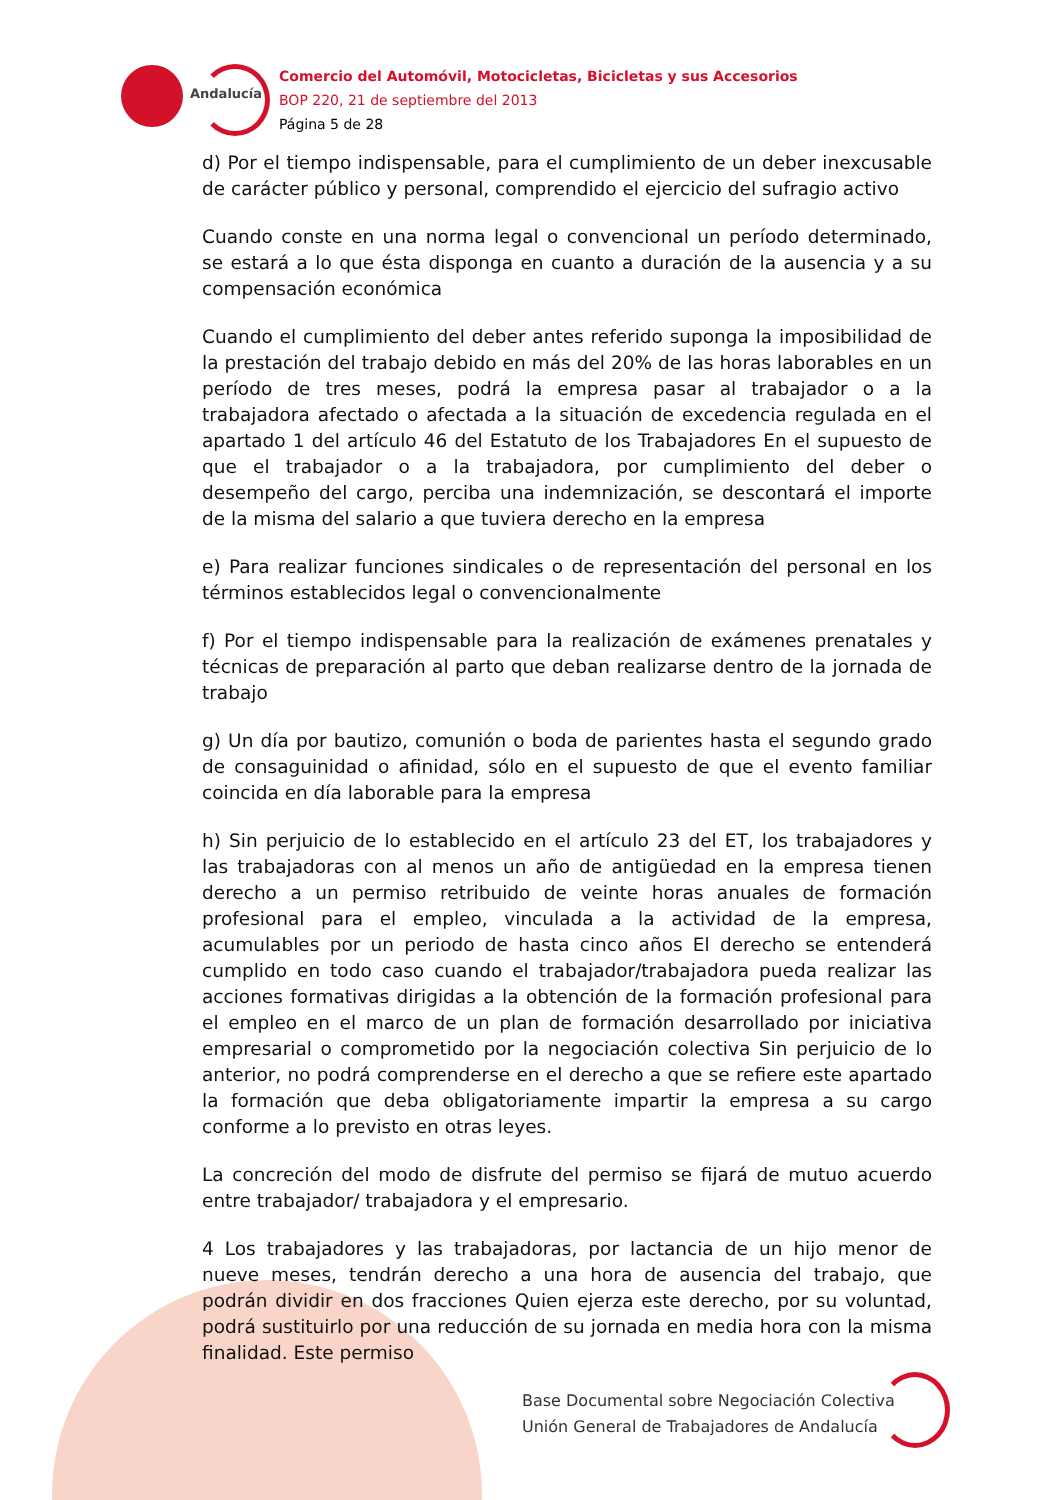Andalucía
Comercio del Automóvil, Motocicletas, Bicicletas y sus Accesorios
BOP 220, 21 de septiembre del 2013
Página 5 de 28
d) Por el tiempo indispensable, para el cumplimiento de un deber inexcusable de carácter público y personal, comprendido el ejercicio del sufragio activo
Cuando conste en una norma legal o convencional un período determinado, se estará a lo que ésta disponga en cuanto a duración de la ausencia y a su compensación económica
Cuando el cumplimiento del deber antes referido suponga la imposibilidad de la prestación del trabajo debido en más del 20% de las horas laborables en un período de tres meses, podrá la empresa pasar al trabajador o a la trabajadora afectado o afectada a la situación de excedencia regulada en el apartado 1 del artículo 46 del Estatuto de los Trabajadores En el supuesto de que el trabajador o a la trabajadora, por cumplimiento del deber o desempeño del cargo, perciba una indemnización, se descontará el importe de la misma del salario a que tuviera derecho en la empresa
e) Para realizar funciones sindicales o de representación del personal en los términos establecidos legal o convencionalmente
f) Por el tiempo indispensable para la realización de exámenes prenatales y técnicas de preparación al parto que deban realizarse dentro de la jornada de trabajo
g) Un día por bautizo, comunión o boda de parientes hasta el segundo grado de consaguinidad o afinidad, sólo en el supuesto de que el evento familiar coincida en día laborable para la empresa
h) Sin perjuicio de lo establecido en el artículo 23 del ET, los trabajadores y las trabajadoras con al menos un año de antigüedad en la empresa tienen derecho a un permiso retribuido de veinte horas anuales de formación profesional para el empleo, vinculada a la actividad de la empresa, acumulables por un periodo de hasta cinco años El derecho se entenderá cumplido en todo caso cuando el trabajador/trabajadora pueda realizar las acciones formativas dirigidas a la obtención de la formación profesional para el empleo en el marco de un plan de formación desarrollado por iniciativa empresarial o comprometido por la negociación colectiva Sin perjuicio de lo anterior, no podrá comprenderse en el derecho a que se refiere este apartado la formación que deba obligatoriamente impartir la empresa a su cargo conforme a lo previsto en otras leyes.
La concreción del modo de disfrute del permiso se fijará de mutuo acuerdo entre trabajador/ trabajadora y el empresario.
4 Los trabajadores y las trabajadoras, por lactancia de un hijo menor de nueve meses, tendrán derecho a una hora de ausencia del trabajo, que podrán dividir en dos fracciones Quien ejerza este derecho, por su voluntad, podrá sustituirlo por una reducción de su jornada en media hora con la misma finalidad. Este permiso
Base Documental sobre Negociación Colectiva
Unión General de Trabajadores de Andalucía